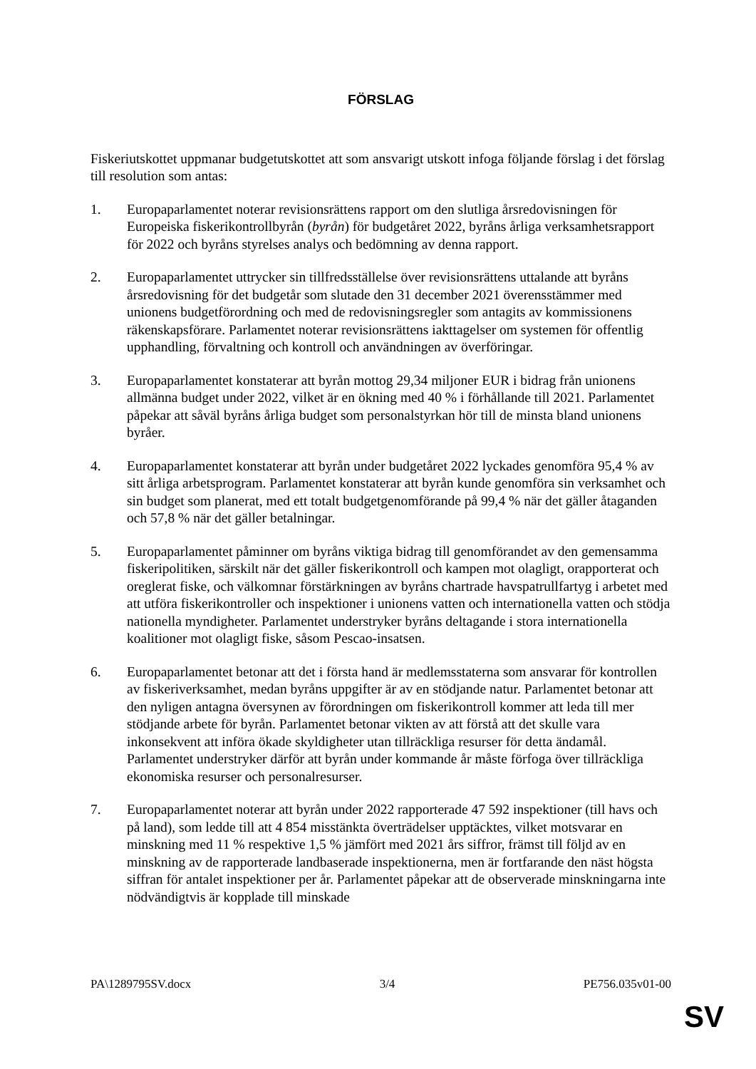FÖRSLAG
Fiskeriutskottet uppmanar budgetutskottet att som ansvarigt utskott infoga följande förslag i det förslag till resolution som antas:
1. Europaparlamentet noterar revisionsrättens rapport om den slutliga årsredovisningen för Europeiska fiskerikontrollbyrån (byrån) för budgetåret 2022, byråns årliga verksamhetsrapport för 2022 och byråns styrelses analys och bedömning av denna rapport.
2. Europaparlamentet uttrycker sin tillfredsställelse över revisionsrättens uttalande att byråns årsredovisning för det budgetår som slutade den 31 december 2021 överensstämmer med unionens budgetförordning och med de redovisningsregler som antagits av kommissionens räkenskapsförare. Parlamentet noterar revisionsrättens iakttagelser om systemen för offentlig upphandling, förvaltning och kontroll och användningen av överföringar.
3. Europaparlamentet konstaterar att byrån mottog 29,34 miljoner EUR i bidrag från unionens allmänna budget under 2022, vilket är en ökning med 40 % i förhållande till 2021. Parlamentet påpekar att såväl byråns årliga budget som personalstyrkan hör till de minsta bland unionens byråer.
4. Europaparlamentet konstaterar att byrån under budgetåret 2022 lyckades genomföra 95,4 % av sitt årliga arbetsprogram. Parlamentet konstaterar att byrån kunde genomföra sin verksamhet och sin budget som planerat, med ett totalt budgetgenomförande på 99,4 % när det gäller åtaganden och 57,8 % när det gäller betalningar.
5. Europaparlamentet påminner om byråns viktiga bidrag till genomförandet av den gemensamma fiskeripolitiken, särskilt när det gäller fiskerikontroll och kampen mot olagligt, orapporterat och oreglerat fiske, och välkomnar förstärkningen av byråns chartrade havspatrullfartyg i arbetet med att utföra fiskerikontroller och inspektioner i unionens vatten och internationella vatten och stödja nationella myndigheter. Parlamentet understryker byråns deltagande i stora internationella koalitioner mot olagligt fiske, såsom Pescao-insatsen.
6. Europaparlamentet betonar att det i första hand är medlemsstaterna som ansvarar för kontrollen av fiskeriverksamhet, medan byråns uppgifter är av en stödjande natur. Parlamentet betonar att den nyligen antagna översynen av förordningen om fiskerikontroll kommer att leda till mer stödjande arbete för byrån. Parlamentet betonar vikten av att förstå att det skulle vara inkonsekvent att införa ökade skyldigheter utan tillräckliga resurser för detta ändamål. Parlamentet understryker därför att byrån under kommande år måste förfoga över tillräckliga ekonomiska resurser och personalresurser.
7. Europaparlamentet noterar att byrån under 2022 rapporterade 47 592 inspektioner (till havs och på land), som ledde till att 4 854 misstänkta överträdelser upptäcktes, vilket motsvarar en minskning med 11 % respektive 1,5 % jämfört med 2021 års siffror, främst till följd av en minskning av de rapporterade landbaserade inspektionerna, men är fortfarande den näst högsta siffran för antalet inspektioner per år. Parlamentet påpekar att de observerade minskningarna inte nödvändigtvis är kopplade till minskade
PA\1289795SV.docx 3/4 PE756.035v01-00
SV